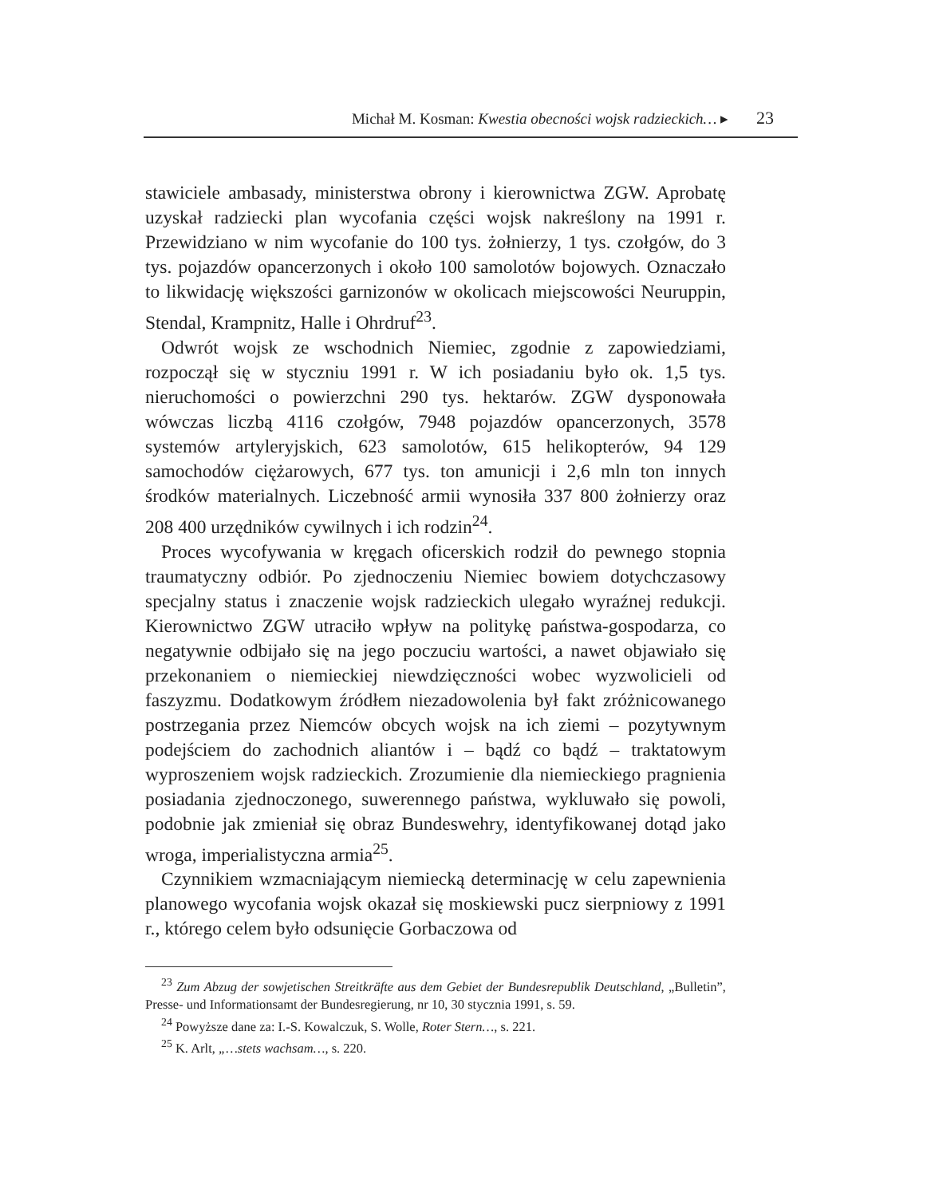Michał M. Kosman: Kwestia obecności wojsk radzieckich… ▸ 23
stawiciele ambasady, ministerstwa obrony i kierownictwa ZGW. Aprobatę uzyskał radziecki plan wycofania części wojsk nakreślony na 1991 r. Przewidziano w nim wycofanie do 100 tys. żołnierzy, 1 tys. czołgów, do 3 tys. pojazdów opancerzonych i około 100 samolotów bojowych. Oznaczało to likwidację większości garnizonów w okolicach miejscowości Neuruppin, Stendal, Krampnitz, Halle i Ohrdruf<sup>23</sup>.
Odwrót wojsk ze wschodnich Niemiec, zgodnie z zapowiedziami, rozpoczął się w styczniu 1991 r. W ich posiadaniu było ok. 1,5 tys. nieruchomości o powierzchni 290 tys. hektarów. ZGW dysponowała wówczas liczbą 4116 czołgów, 7948 pojazdów opancerzonych, 3578 systemów artyleryjskich, 623 samolotów, 615 helikopterów, 94 129 samochodów ciężarowych, 677 tys. ton amunicji i 2,6 mln ton innych środków materialnych. Liczebność armii wynosiła 337 800 żołnierzy oraz 208 400 urzędników cywilnych i ich rodzin<sup>24</sup>.
Proces wycofywania w kręgach oficerskich rodził do pewnego stopnia traumatyczny odbiór. Po zjednoczeniu Niemiec bowiem dotychczasowy specjalny status i znaczenie wojsk radzieckich ulegało wyraźnej redukcji. Kierownictwo ZGW utraciło wpływ na politykę państwa-gospodarza, co negatywnie odbijało się na jego poczuciu wartości, a nawet objawiało się przekonaniem o niemieckiej niewdzięczności wobec wyzwolicieli od faszyzmu. Dodatkowym źródłem niezadowolenia był fakt zróżnicowanego postrzegania przez Niemców obcych wojsk na ich ziemi – pozytywnym podejściem do zachodnich aliantów i – bądź co bądź – traktatowym wyproszeniem wojsk radzieckich. Zrozumienie dla niemieckiego pragnienia posiadania zjednoczonego, suwerennego państwa, wykluwało się powoli, podobnie jak zmieniał się obraz Bundeswehry, identyfikowanej dotąd jako wroga, imperialistyczna armia<sup>25</sup>.
Czynnikiem wzmacniającym niemiecką determinację w celu zapewnienia planowego wycofania wojsk okazał się moskiewski pucz sierpniowy z 1991 r., którego celem było odsunięcie Gorbaczowa od
<sup>23</sup> Zum Abzug der sowjetischen Streitkräfte aus dem Gebiet der Bundesrepublik Deutschland, „Bulletin”, Presse- und Informationsamt der Bundesregierung, nr 10, 30 stycznia 1991, s. 59.
<sup>24</sup> Powyższe dane za: I.-S. Kowalczuk, S. Wolle, Roter Stern…, s. 221.
<sup>25</sup> K. Arlt, „…stets wachsam…, s. 220.